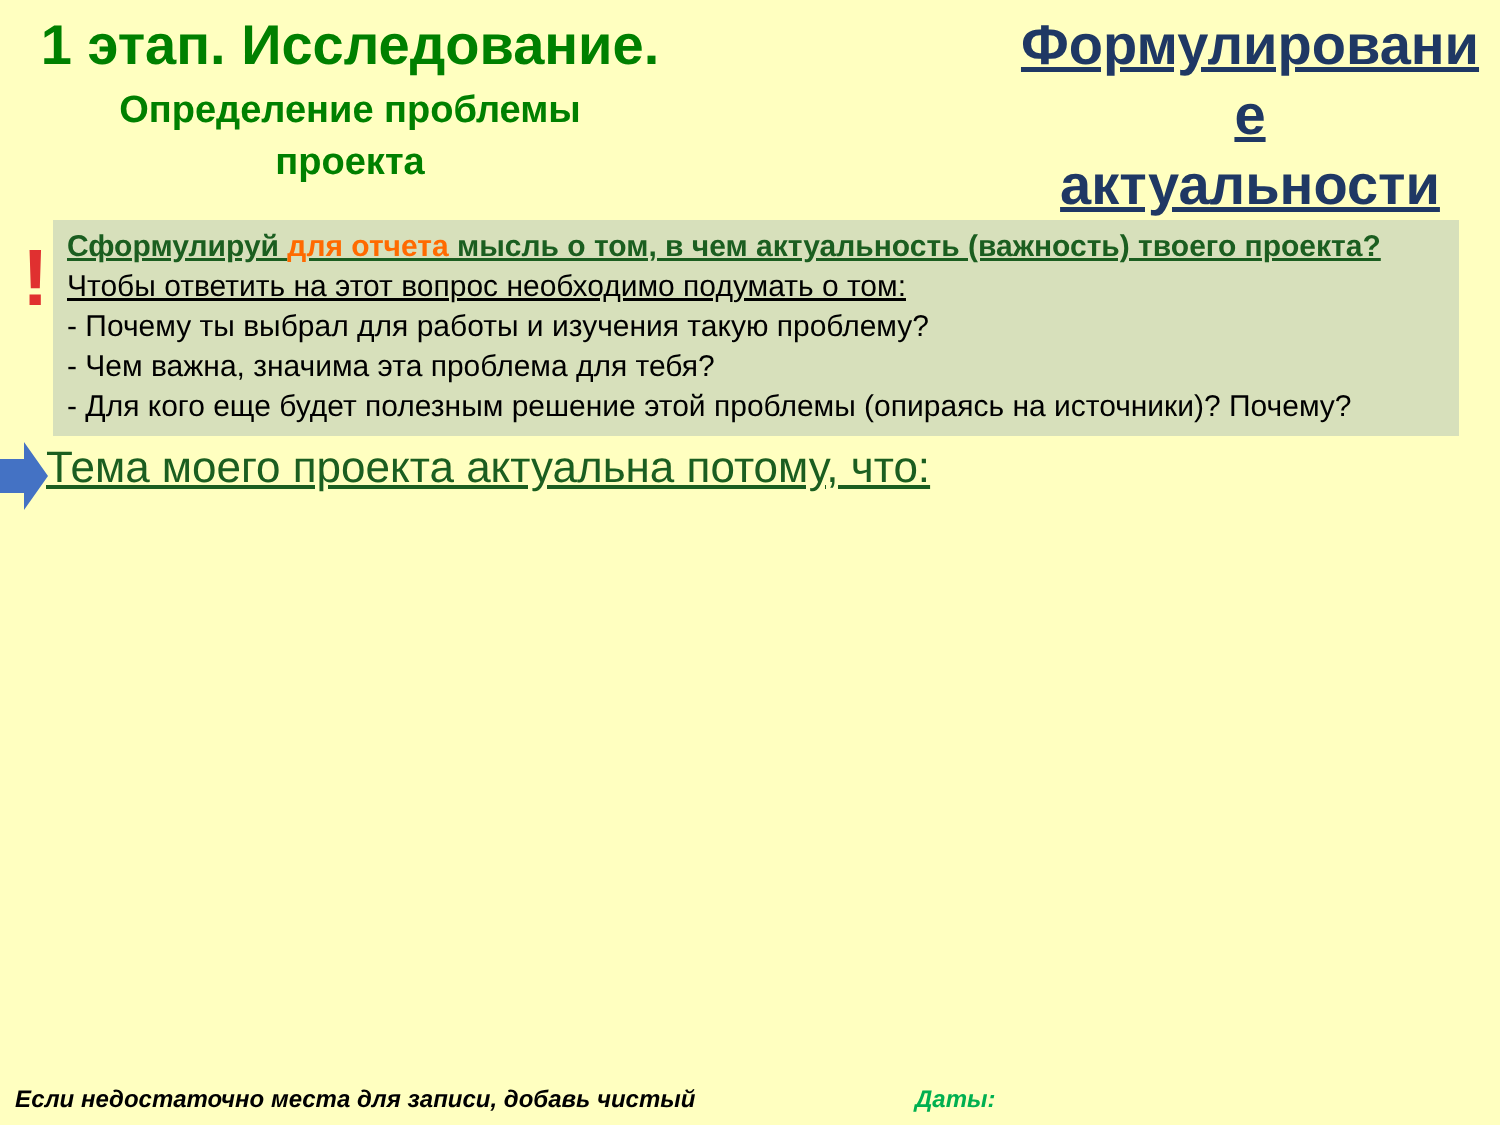1 этап. Исследование.
Определение проблемы
проекта
Формулировани
е
актуальности
!
Сформулируй для отчета мысль о том, в чем актуальность (важность) твоего проекта?
Чтобы ответить на этот вопрос необходимо подумать о том:
- Почему ты выбрал для работы и изучения такую проблему?
- Чем важна, значима эта проблема для тебя?
- Для кого еще будет полезным решение этой проблемы (опираясь на источники)? Почему?
Тема моего проекта актуальна потому, что:
Если недостаточно места для записи, добавь чистый
Даты: